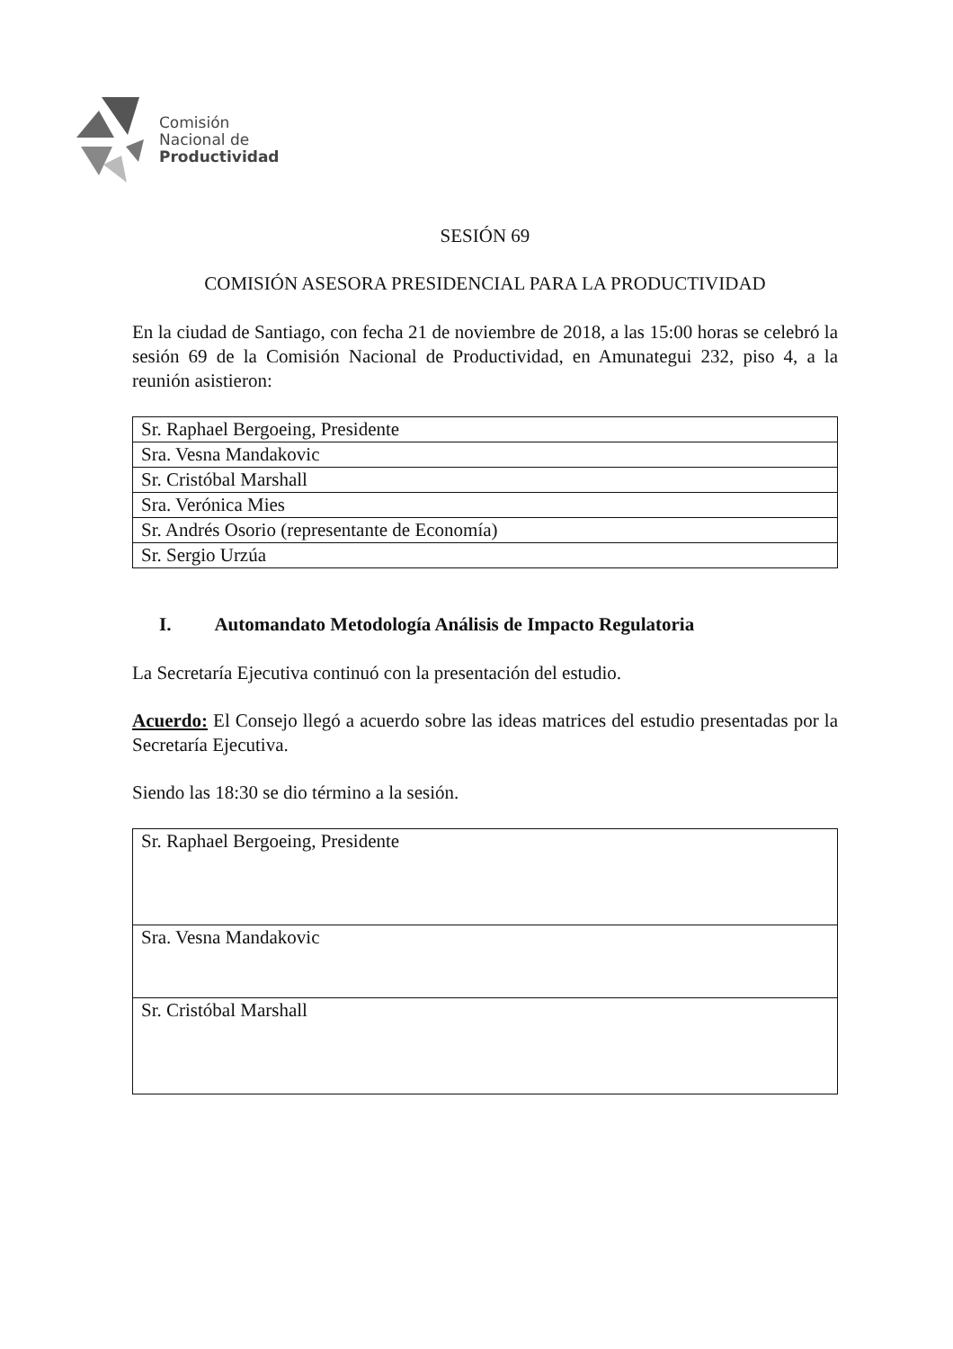Comisión
Nacional de
Productividad
SESIÓN 69
COMISIÓN ASESORA PRESIDENCIAL PARA LA PRODUCTIVIDAD
En la ciudad de Santiago, con fecha 21 de noviembre de 2018, a las 15:00 horas se celebró la sesión 69 de la Comisión Nacional de Productividad, en Amunategui 232, piso 4, a la reunión asistieron:
| Sr. Raphael Bergoeing, Presidente |
| Sra. Vesna Mandakovic |
| Sr. Cristóbal Marshall |
| Sra. Verónica Mies |
| Sr. Andrés Osorio (representante de Economía) |
| Sr. Sergio Urzúa |
I. Automandato Metodología Análisis de Impacto Regulatoria
La Secretaría Ejecutiva continuó con la presentación del estudio.
Acuerdo: El Consejo llegó a acuerdo sobre las ideas matrices del estudio presentadas por la Secretaría Ejecutiva.
Siendo las 18:30 se dio término a la sesión.
| Sr. Raphael Bergoeing, Presidente |
| Sra. Vesna Mandakovic |
| Sr. Cristóbal Marshall |